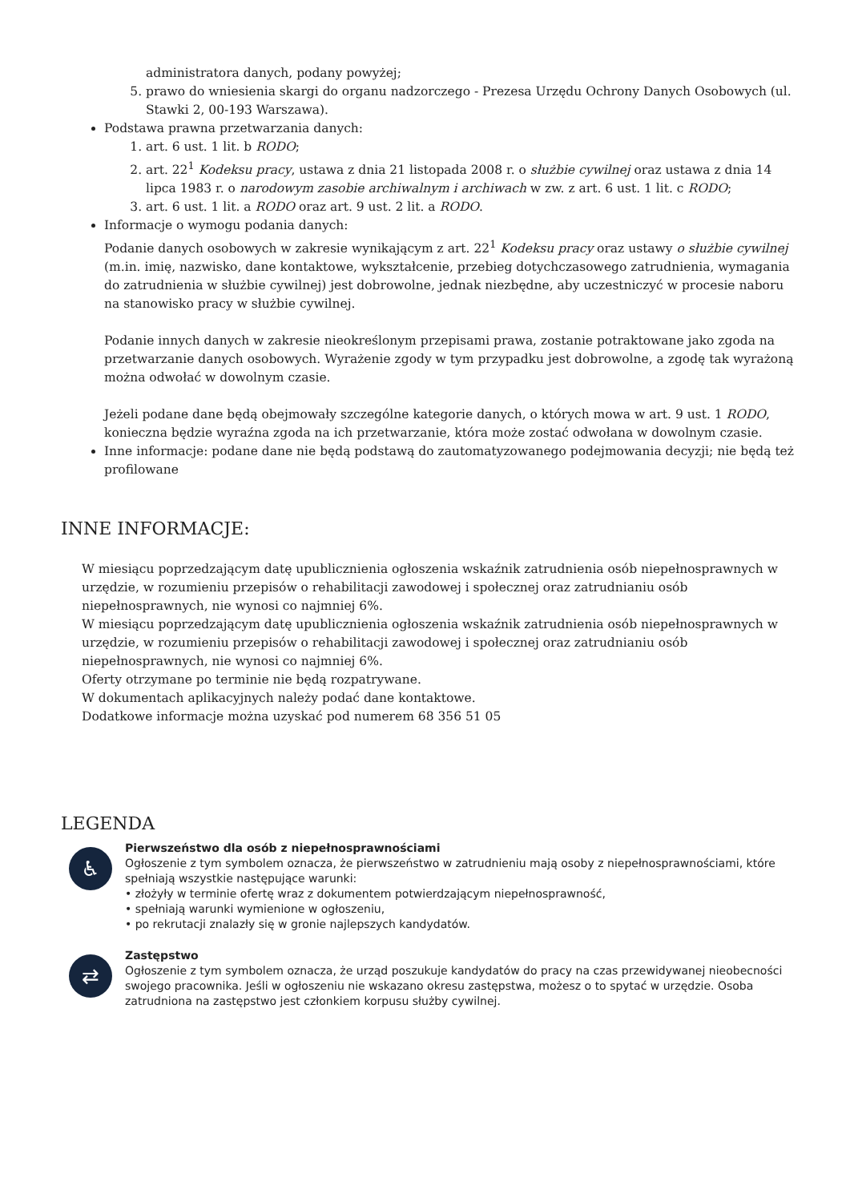administratora danych, podany powyżej;
5. prawo do wniesienia skargi do organu nadzorczego - Prezesa Urzędu Ochrony Danych Osobowych (ul. Stawki 2, 00-193 Warszawa).
Podstawa prawna przetwarzania danych:
1. art. 6 ust. 1 lit. b RODO;
2. art. 22<sup>1</sup> Kodeksu pracy, ustawa z dnia 21 listopada 2008 r. o służbie cywilnej oraz ustawa z dnia 14 lipca 1983 r. o narodowym zasobie archiwalnym i archiwach w zw. z art. 6 ust. 1 lit. c RODO;
3. art. 6 ust. 1 lit. a RODO oraz art. 9 ust. 2 lit. a RODO.
Informacje o wymogu podania danych:
Podanie danych osobowych w zakresie wynikającym z art. 22<sup>1</sup> Kodeksu pracy oraz ustawy o służbie cywilnej (m.in. imię, nazwisko, dane kontaktowe, wykształcenie, przebieg dotychczasowego zatrudnienia, wymagania do zatrudnienia w służbie cywilnej) jest dobrowolne, jednak niezbędne, aby uczestniczyć w procesie naboru na stanowisko pracy w służbie cywilnej.
Podanie innych danych w zakresie nieokreślonym przepisami prawa, zostanie potraktowane jako zgoda na przetwarzanie danych osobowych. Wyrażenie zgody w tym przypadku jest dobrowolne, a zgodę tak wyrażoną można odwołać w dowolnym czasie.
Jeżeli podane dane będą obejmowały szczególne kategorie danych, o których mowa w art. 9 ust. 1 RODO, konieczna będzie wyraźna zgoda na ich przetwarzanie, która może zostać odwołana w dowolnym czasie.
Inne informacje: podane dane nie będą podstawą do zautomatyzowanego podejmowania decyzji; nie będą też profilowane
INNE INFORMACJE:
W miesiącu poprzedzającym datę upublicznienia ogłoszenia wskaźnik zatrudnienia osób niepełnosprawnych w urzędzie, w rozumieniu przepisów o rehabilitacji zawodowej i społecznej oraz zatrudnianiu osób niepełnosprawnych, nie wynosi co najmniej 6%.
W miesiącu poprzedzającym datę upublicznienia ogłoszenia wskaźnik zatrudnienia osób niepełnosprawnych w urzędzie, w rozumieniu przepisów o rehabilitacji zawodowej i społecznej oraz zatrudnianiu osób niepełnosprawnych, nie wynosi co najmniej 6%.
Oferty otrzymane po terminie nie będą rozpatrywane.
W dokumentach aplikacyjnych należy podać dane kontaktowe.
Dodatkowe informacje można uzyskać pod numerem 68 356 51 05
LEGENDA
♿
Pierwszeństwo dla osób z niepełnosprawnościami
Ogłoszenie z tym symbolem oznacza, że pierwszeństwo w zatrudnieniu mają osoby z niepełnosprawnościami, które spełniają wszystkie następujące warunki:
• złożyły w terminie ofertę wraz z dokumentem potwierdzającym niepełnosprawność,
• spełniają warunki wymienione w ogłoszeniu,
• po rekrutacji znalazły się w gronie najlepszych kandydatów.
⇄
Zastępstwo
Ogłoszenie z tym symbolem oznacza, że urząd poszukuje kandydatów do pracy na czas przewidywanej nieobecności swojego pracownika. Jeśli w ogłoszeniu nie wskazano okresu zastępstwa, możesz o to spytać w urzędzie. Osoba zatrudniona na zastępstwo jest członkiem korpusu służby cywilnej.